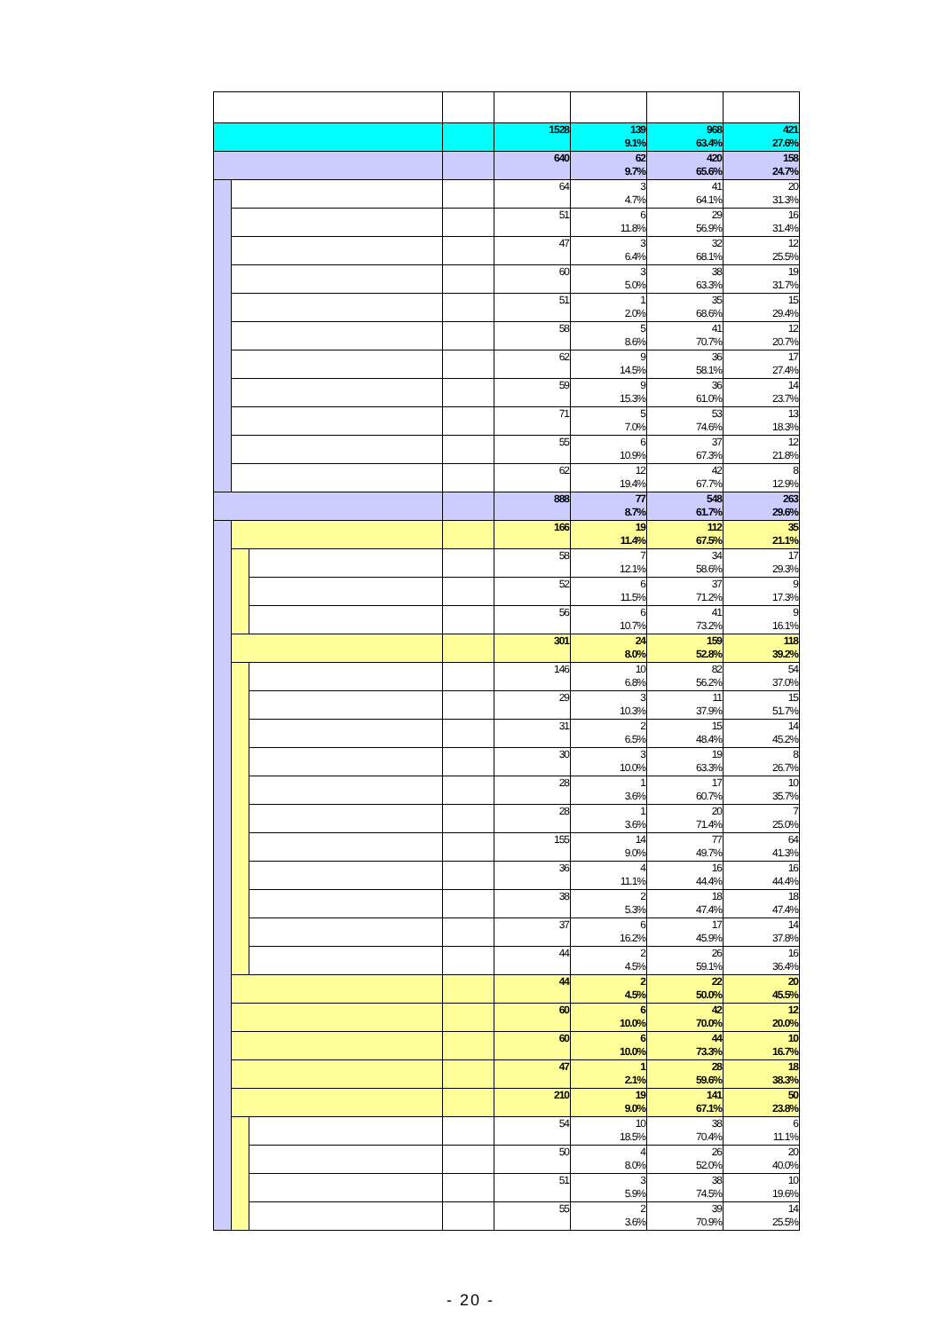| | | | | 1528 | 139 9.1% | 968 63.4% | 421 27.6% |
| | | | | 640 | 62 9.7% | 420 65.6% | 158 24.7% |
| | | | | 64 | 3 4.7% | 41 64.1% | 20 31.3% |
| | | | | 51 | 6 11.8% | 29 56.9% | 16 31.4% |
| | | | | 47 | 3 6.4% | 32 68.1% | 12 25.5% |
| | | | | 60 | 3 5.0% | 38 63.3% | 19 31.7% |
| | | | | 51 | 1 2.0% | 35 68.6% | 15 29.4% |
| | | | | 58 | 5 8.6% | 41 70.7% | 12 20.7% |
| | | | | 62 | 9 14.5% | 36 58.1% | 17 27.4% |
| | | | | 59 | 9 15.3% | 36 61.0% | 14 23.7% |
| | | | | 71 | 5 7.0% | 53 74.6% | 13 18.3% |
| | | | | 55 | 6 10.9% | 37 67.3% | 12 21.8% |
| | | | | 62 | 12 19.4% | 42 67.7% | 8 12.9% |
| | | | | 888 | 77 8.7% | 548 61.7% | 263 29.6% |
| | | | | 166 | 19 11.4% | 112 67.5% | 35 21.1% |
| | | | | 58 | 7 12.1% | 34 58.6% | 17 29.3% |
| | | | | 52 | 6 11.5% | 37 71.2% | 9 17.3% |
| | | | | 56 | 6 10.7% | 41 73.2% | 9 16.1% |
| | | | | 301 | 24 8.0% | 159 52.8% | 118 39.2% |
| | | | | 146 | 10 6.8% | 82 56.2% | 54 37.0% |
| | | | | 29 | 3 10.3% | 11 37.9% | 15 51.7% |
| | | | | 31 | 2 6.5% | 15 48.4% | 14 45.2% |
| | | | | 30 | 3 10.0% | 19 63.3% | 8 26.7% |
| | | | | 28 | 1 3.6% | 17 60.7% | 10 35.7% |
| | | | | 28 | 1 3.6% | 20 71.4% | 7 25.0% |
| | | | | 155 | 14 9.0% | 77 49.7% | 64 41.3% |
| | | | | 36 | 4 11.1% | 16 44.4% | 16 44.4% |
| | | | | 38 | 2 5.3% | 18 47.4% | 18 47.4% |
| | | | | 37 | 6 16.2% | 17 45.9% | 14 37.8% |
| | | | | 44 | 2 4.5% | 26 59.1% | 16 36.4% |
| | | | | 44 | 2 4.5% | 22 50.0% | 20 45.5% |
| | | | | 60 | 6 10.0% | 42 70.0% | 12 20.0% |
| | | | | 60 | 6 10.0% | 44 73.3% | 10 16.7% |
| | | | | 47 | 1 2.1% | 28 59.6% | 18 38.3% |
| | | | | 210 | 19 9.0% | 141 67.1% | 50 23.8% |
| | | | | 54 | 10 18.5% | 38 70.4% | 6 11.1% |
| | | | | 50 | 4 8.0% | 26 52.0% | 20 40.0% |
| | | | | 51 | 3 5.9% | 38 74.5% | 10 19.6% |
| | | | | 55 | 2 3.6% | 39 70.9% | 14 25.5% |
- 20 -